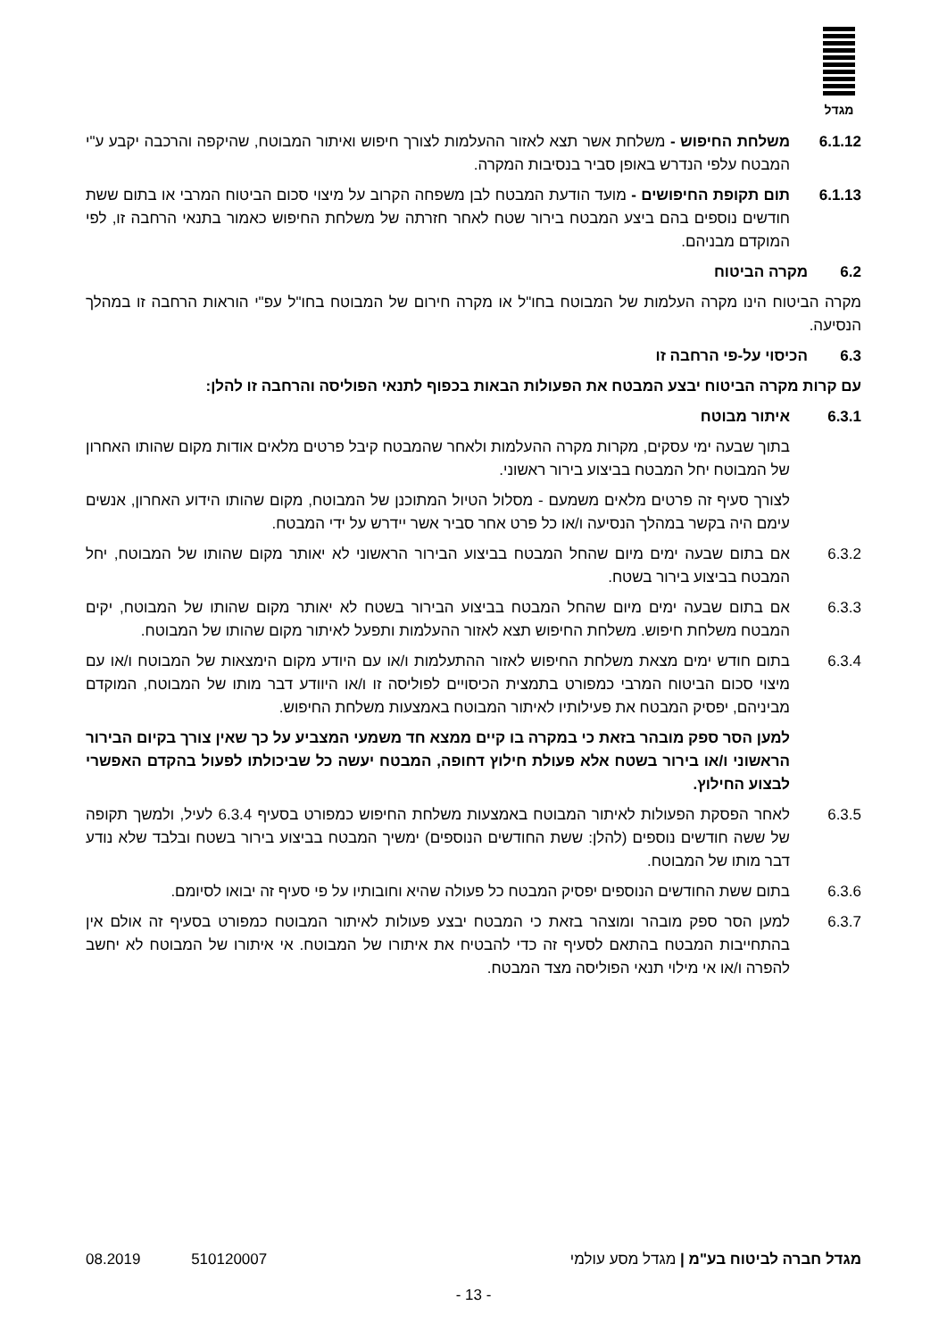מגדל
6.1.12 משלחת החיפוש - משלחת אשר תצא לאזור ההעלמות לצורך חיפוש ואיתור המבוטח, שהיקפה והרכבה יקבע ע"י המבטח עלפי הנדרש באופן סביר בנסיבות המקרה.
6.1.13 תום תקופת החיפושים - מועד הודעת המבטח לבן משפחה הקרוב על מיצוי סכום הביטוח המרבי או בתום ששת חודשים נוספים בהם ביצע המבטח בירור שטח לאחר חזרתה של משלחת החיפוש כאמור בתנאי הרחבה זו, לפי המוקדם מבניהם.
6.2 מקרה הביטוח
מקרה הביטוח הינו מקרה העלמות של המבוטח בחו"ל או מקרה חירום של המבוטח בחו"ל עפ"י הוראות הרחבה זו במהלך הנסיעה.
6.3 הכיסוי על-פי הרחבה זו
עם קרות מקרה הביטוח יבצע המבטח את הפעולות הבאות בכפוף לתנאי הפוליסה והרחבה זו להלן:
6.3.1 איתור מבוטח
בתוך שבעה ימי עסקים, מקרות מקרה ההעלמות ולאחר שהמבטח קיבל פרטים מלאים אודות מקום שהותו האחרון של המבוטח יחל המבטח בביצוע בירור ראשוני.
לצורך סעיף זה פרטים מלאים משמעם - מסלול הטיול המתוכנן של המבוטח, מקום שהותו הידוע האחרון, אנשים עימם היה בקשר במהלך הנסיעה ו/או כל פרט אחר סביר אשר יידרש על ידי המבטח.
6.3.2 אם בתום שבעה ימים מיום שהחל המבטח בביצוע הבירור הראשוני לא יאותר מקום שהותו של המבוטח, יחל המבטח בביצוע בירור בשטח.
6.3.3 אם בתום שבעה ימים מיום שהחל המבטח בביצוע הבירור בשטח לא יאותר מקום שהותו של המבוטח, יקים המבטח משלחת חיפוש. משלחת החיפוש תצא לאזור ההעלמות ותפעל לאיתור מקום שהותו של המבוטח.
6.3.4 בתום חודש ימים מצאת משלחת החיפוש לאזור ההתעלמות ו/או עם היודע מקום הימצאות של המבוטח ו/או עם מיצוי סכום הביטוח המרבי כמפורט בתמצית הכיסויים לפוליסה זו ו/או היוודע דבר מותו של המבוטח, המוקדם מביניהם, יפסיק המבטח את פעילותיו לאיתור המבוטח באמצעות משלחת החיפוש.
למען הסר ספק מובהר בזאת כי במקרה בו קיים ממצא חד משמעי המצביע על כך שאין צורך בקיום הבירור הראשוני ו/או בירור בשטח אלא פעולת חילוץ דחופה, המבטח יעשה כל שביכולתו לפעול בהקדם האפשרי לבצוע החילוץ.
6.3.5 לאחר הפסקת הפעולות לאיתור המבוטח באמצעות משלחת החיפוש כמפורט בסעיף 6.3.4 לעיל, ולמשך תקופה של ששה חודשים נוספים (להלן: ששת החודשים הנוספים) ימשיך המבטח בביצוע בירור בשטח ובלבד שלא נודע דבר מותו של המבוטח.
6.3.6 בתום ששת החודשים הנוספים יפסיק המבטח כל פעולה שהיא וחובותיו על פי סעיף זה יבואו לסיומם.
6.3.7 למען הסר ספק מובהר ומוצהר בזאת כי המבטח יבצע פעולות לאיתור המבוטח כמפורט בסעיף זה אולם אין בהתחייבות המבטח בהתאם לסעיף זה כדי להבטיח את איתורו של המבוטח. אי איתורו של המבוטח לא יחשב להפרה ו/או אי מילוי תנאי הפוליסה מצד המבטח.
מגדל חברה לביטוח בע"מ | מגדל מסע עולמי 08.2019 510120007
- 13 -